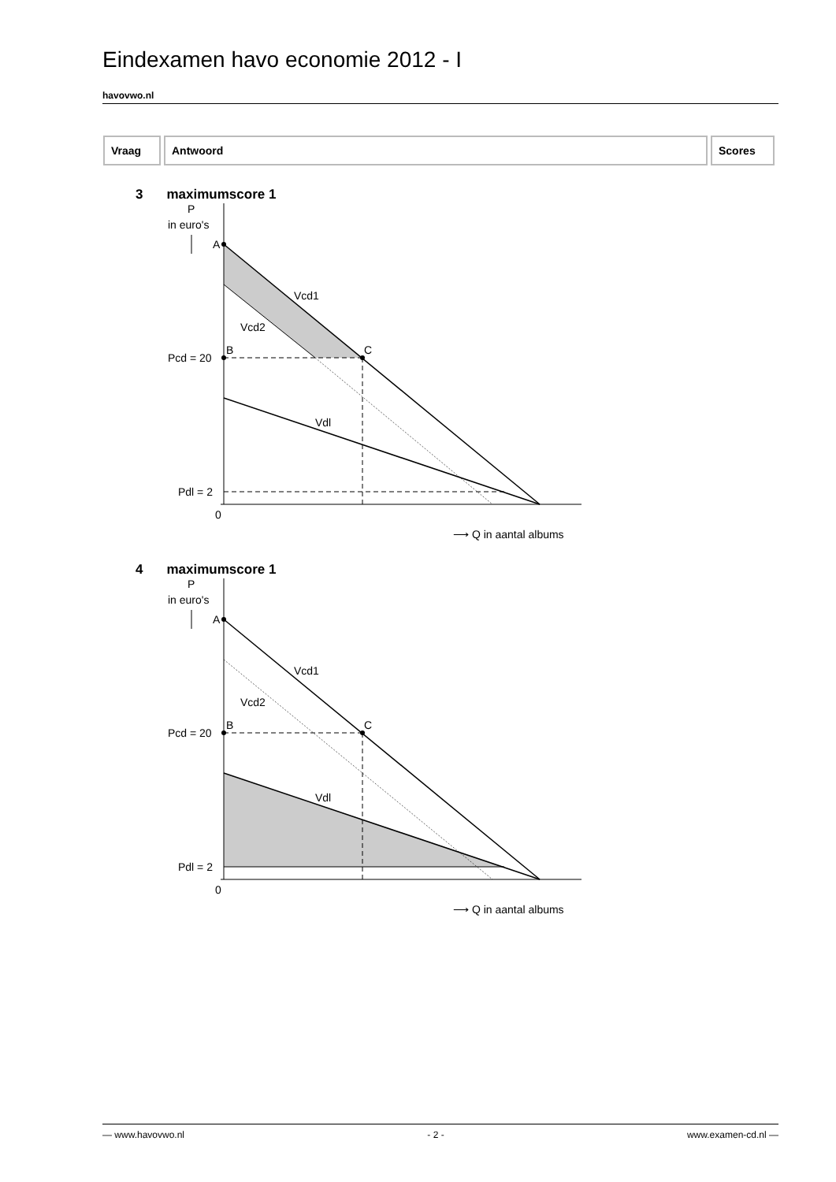Eindexamen havo economie 2012 - I
havovwo.nl
| Vraag | Antwoord | Scores |
| --- | --- | --- |
3 maximumscore 1
P
in euro's
A
B
C
Vcd1
Vcd2
Vdl
Pcd = 20
Pdl = 2
0
⟶ Q in aantal albums
4 maximumscore 1
P
in euro's
A
B
C
Vcd1
Vcd2
Vdl
Pcd = 20
Pdl = 2
0
⟶ Q in aantal albums
— www.havovwo.nl - 2 - www.examen-cd.nl —